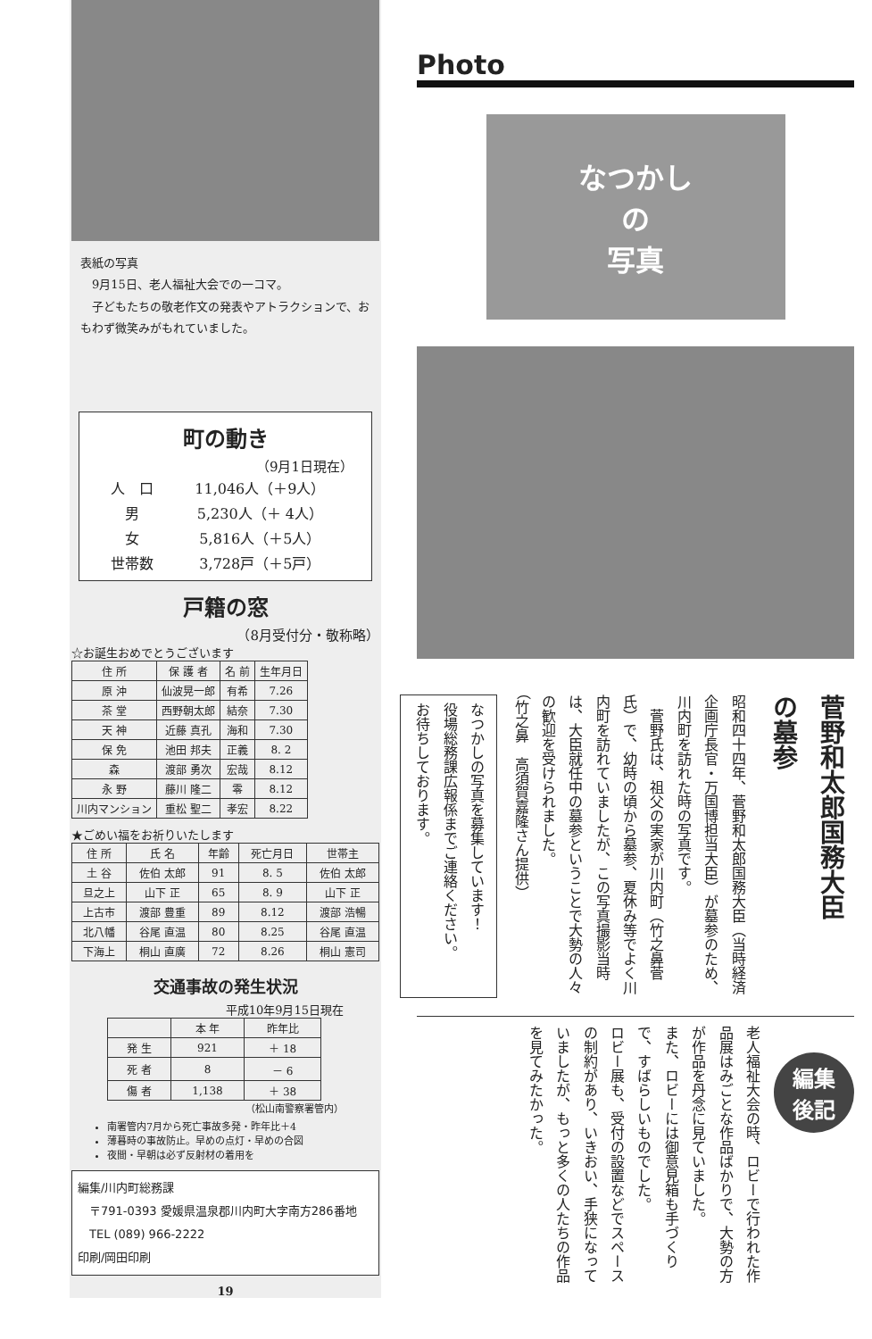表紙の写真
　9月15日、老人福祉大会での一コマ。
　子どもたちの敬老作文の発表やアトラクションで、おもわず微笑みがもれていました。
町の動き
（9月1日現在）
| 人 口 | 11,046人（＋9人） |
| 男 | 5,230人（＋ 4人） |
| 女 | 5,816人（＋5人） |
| 世帯数 | 3,728戸（＋5戸） |
戸籍の窓
（8月受付分・敬称略）
☆お誕生おめでとうございます
| 住 所 | 保 護 者 | 名 前 | 生年月日 |
| --- | --- | --- | --- |
| 原 沖 | 仙波晃一郎 | 有希 | 7.26 |
| 茶 堂 | 西野朝太郎 | 結奈 | 7.30 |
| 天 神 | 近藤 真孔 | 海和 | 7.30 |
| 保 免 | 池田 邦夫 | 正義 | 8. 2 |
| 森 | 渡部 勇次 | 宏哉 | 8.12 |
| 永 野 | 藤川 隆二 | 零 | 8.12 |
| 川内マンション | 重松 聖二 | 孝宏 | 8.22 |
★ごめい福をお祈りいたします
| 住 所 | 氏 名 | 年齢 | 死亡月日 | 世帯主 |
| --- | --- | --- | --- | --- |
| 土 谷 | 佐伯 太郎 | 91 | 8. 5 | 佐伯 太郎 |
| 旦之上 | 山下 正 | 65 | 8. 9 | 山下 正 |
| 上古市 | 渡部 豊重 | 89 | 8.12 | 渡部 浩暢 |
| 北八幡 | 谷尾 直温 | 80 | 8.25 | 谷尾 直温 |
| 下海上 | 桐山 直廣 | 72 | 8.26 | 桐山 憲司 |
交通事故の発生状況
平成10年9月15日現在
| | 本 年 | 昨年比 |
| --- | --- | --- |
| 発 生 | 921 | ＋ 18 |
| 死 者 | 8 | － 6 |
| 傷 者 | 1,138 | ＋ 38 |
（松山南警察署管内）
南署管内7月から死亡事故多発・昨年比＋4
薄暮時の事故防止。早めの点灯・早めの合図
夜間・早朝は必ず反射材の着用を
編集/川内町総務課
　〒791-0393 愛媛県温泉郡川内町大字南方286番地
　TEL (089) 966-2222
印刷/岡田印刷
19
Photo
なつかし
の
写真
菅野和太郎国務大臣
の墓参
昭和四十四年、菅野和太郎国務大臣（当時経済企画庁長官・万国博担当大臣）が墓参のため、川内町を訪れた時の写真です。
　菅野氏は、祖父の実家が川内町（竹之鼻菅氏）で、幼時の頃から墓参、夏休み等でよく川内町を訪れていましたが、この写真撮影当時は、大臣就任中の墓参ということで大勢の人々の歓迎を受けられました。
（竹之鼻　高須賀嘉隆さん提供）
なつかしの写真を募集しています！
役場総務課広報係までご連絡ください。
お待ちしております。
編集
後記
老人福祉大会の時、ロビーで行われた作品展はみごとな作品ばかりで、大勢の方が作品を丹念に見ていました。
また、ロビーには御意見箱も手づくりで、すばらしいものでした。
ロビー展も、受付の設置などでスペースの制約があり、いきおい、手狭になっていましたが、もっと多くの人たちの作品を見てみたかった。